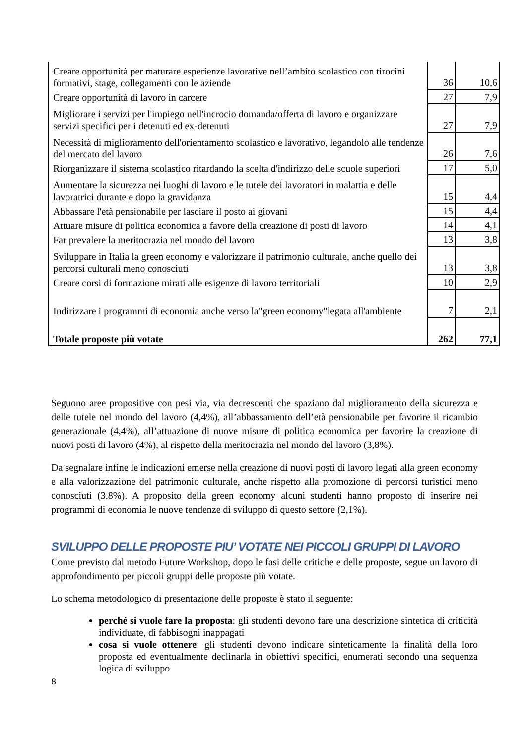| Creare opportunità per maturare esperienze lavorative nell’ambito scolastico con tirocini formativi, stage, collegamenti con le aziende | 36 | 10,6 |
| Creare opportunità di lavoro in carcere | 27 | 7,9 |
| Migliorare i servizi per l'impiego nell'incrocio domanda/offerta di lavoro e organizzare servizi specifici per i detenuti ed ex-detenuti | 27 | 7,9 |
| Necessità di miglioramento dell'orientamento scolastico e lavorativo, legandolo alle tendenze del mercato del lavoro | 26 | 7,6 |
| Riorganizzare il sistema scolastico ritardando la scelta d'indirizzo delle scuole superiori | 17 | 5,0 |
| Aumentare la sicurezza nei luoghi di lavoro e le tutele dei lavoratori in malattia e delle lavoratrici durante e dopo la gravidanza | 15 | 4,4 |
| Abbassare l'età pensionabile per lasciare il posto ai giovani | 15 | 4,4 |
| Attuare misure di politica economica a favore della creazione di posti di lavoro | 14 | 4,1 |
| Far prevalere la meritocrazia nel mondo del lavoro | 13 | 3,8 |
| Sviluppare in Italia la green economy e valorizzare il patrimonio culturale, anche quello dei percorsi culturali meno conosciuti | 13 | 3,8 |
| Creare corsi di formazione mirati alle esigenze di lavoro territoriali | 10 | 2,9 |
| Indirizzare i programmi di economia anche verso la"green economy"legata all'ambiente | 7 | 2,1 |
| Totale proposte più votate | 262 | 77,1 |
Seguono aree propositive con pesi via, via decrescenti che spaziano dal miglioramento della sicurezza e delle tutele nel mondo del lavoro (4,4%), all’abbassamento dell’età pensionabile per favorire il ricambio generazionale (4,4%), all’attuazione di nuove misure di politica economica per favorire la creazione di nuovi posti di lavoro (4%), al rispetto della meritocrazia nel mondo del lavoro (3,8%).
Da segnalare infine le indicazioni emerse nella creazione di nuovi posti di lavoro legati alla green economy e alla valorizzazione del patrimonio culturale, anche rispetto alla promozione di percorsi turistici meno conosciuti (3,8%). A proposito della green economy alcuni studenti hanno proposto di inserire nei programmi di economia le nuove tendenze di sviluppo di questo settore (2,1%).
SVILUPPO DELLE PROPOSTE PIU’ VOTATE NEI PICCOLI GRUPPI DI LAVORO
Come previsto dal metodo Future Workshop, dopo le fasi delle critiche e delle proposte, segue un lavoro di approfondimento per piccoli gruppi delle proposte più votate.
Lo schema metodologico di presentazione delle proposte è stato il seguente:
perché si vuole fare la proposta: gli studenti devono fare una descrizione sintetica di criticità individuate, di fabbisogni inappagati
cosa si vuole ottenere: gli studenti devono indicare sinteticamente la finalità della loro proposta ed eventualmente declinarla in obiettivi specifici, enumerati secondo una sequenza logica di sviluppo
8